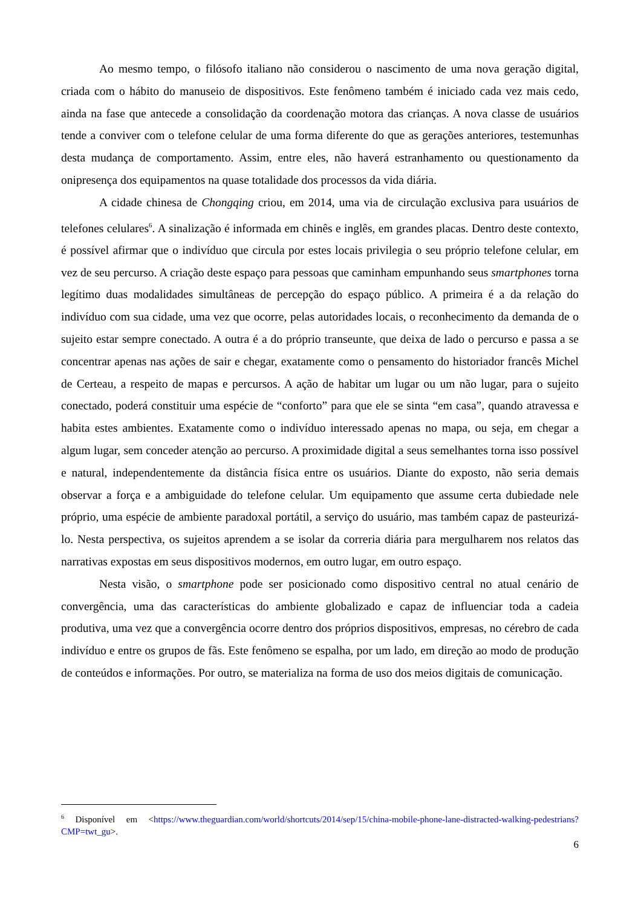Ao mesmo tempo, o filósofo italiano não considerou o nascimento de uma nova geração digital, criada com o hábito do manuseio de dispositivos. Este fenômeno também é iniciado cada vez mais cedo, ainda na fase que antecede a consolidação da coordenação motora das crianças. A nova classe de usuários tende a conviver com o telefone celular de uma forma diferente do que as gerações anteriores, testemunhas desta mudança de comportamento. Assim, entre eles, não haverá estranhamento ou questionamento da onipresença dos equipamentos na quase totalidade dos processos da vida diária.
A cidade chinesa de Chongqing criou, em 2014, uma via de circulação exclusiva para usuários de telefones celulares<sup>6</sup>. A sinalização é informada em chinês e inglês, em grandes placas. Dentro deste contexto, é possível afirmar que o indivíduo que circula por estes locais privilegia o seu próprio telefone celular, em vez de seu percurso. A criação deste espaço para pessoas que caminham empunhando seus smartphones torna legítimo duas modalidades simultâneas de percepção do espaço público. A primeira é a da relação do indivíduo com sua cidade, uma vez que ocorre, pelas autoridades locais, o reconhecimento da demanda de o sujeito estar sempre conectado. A outra é a do próprio transeunte, que deixa de lado o percurso e passa a se concentrar apenas nas ações de sair e chegar, exatamente como o pensamento do historiador francês Michel de Certeau, a respeito de mapas e percursos. A ação de habitar um lugar ou um não lugar, para o sujeito conectado, poderá constituir uma espécie de “conforto” para que ele se sinta “em casa”, quando atravessa e habita estes ambientes. Exatamente como o indivíduo interessado apenas no mapa, ou seja, em chegar a algum lugar, sem conceder atenção ao percurso. A proximidade digital a seus semelhantes torna isso possível e natural, independentemente da distância física entre os usuários. Diante do exposto, não seria demais observar a força e a ambiguidade do telefone celular. Um equipamento que assume certa dubiedade nele próprio, uma espécie de ambiente paradoxal portátil, a serviço do usuário, mas também capaz de pasteurizá-lo. Nesta perspectiva, os sujeitos aprendem a se isolar da correria diária para mergulharem nos relatos das narrativas expostas em seus dispositivos modernos, em outro lugar, em outro espaço.
Nesta visão, o smartphone pode ser posicionado como dispositivo central no atual cenário de convergência, uma das características do ambiente globalizado e capaz de influenciar toda a cadeia produtiva, uma vez que a convergência ocorre dentro dos próprios dispositivos, empresas, no cérebro de cada indivíduo e entre os grupos de fãs. Este fenômeno se espalha, por um lado, em direção ao modo de produção de conteúdos e informações. Por outro, se materializa na forma de uso dos meios digitais de comunicação.
<sup>6</sup> Disponível em <https://www.theguardian.com/world/shortcuts/2014/sep/15/china-mobile-phone-lane-distracted-walking-pedestrians?CMP=twt_gu>.
6